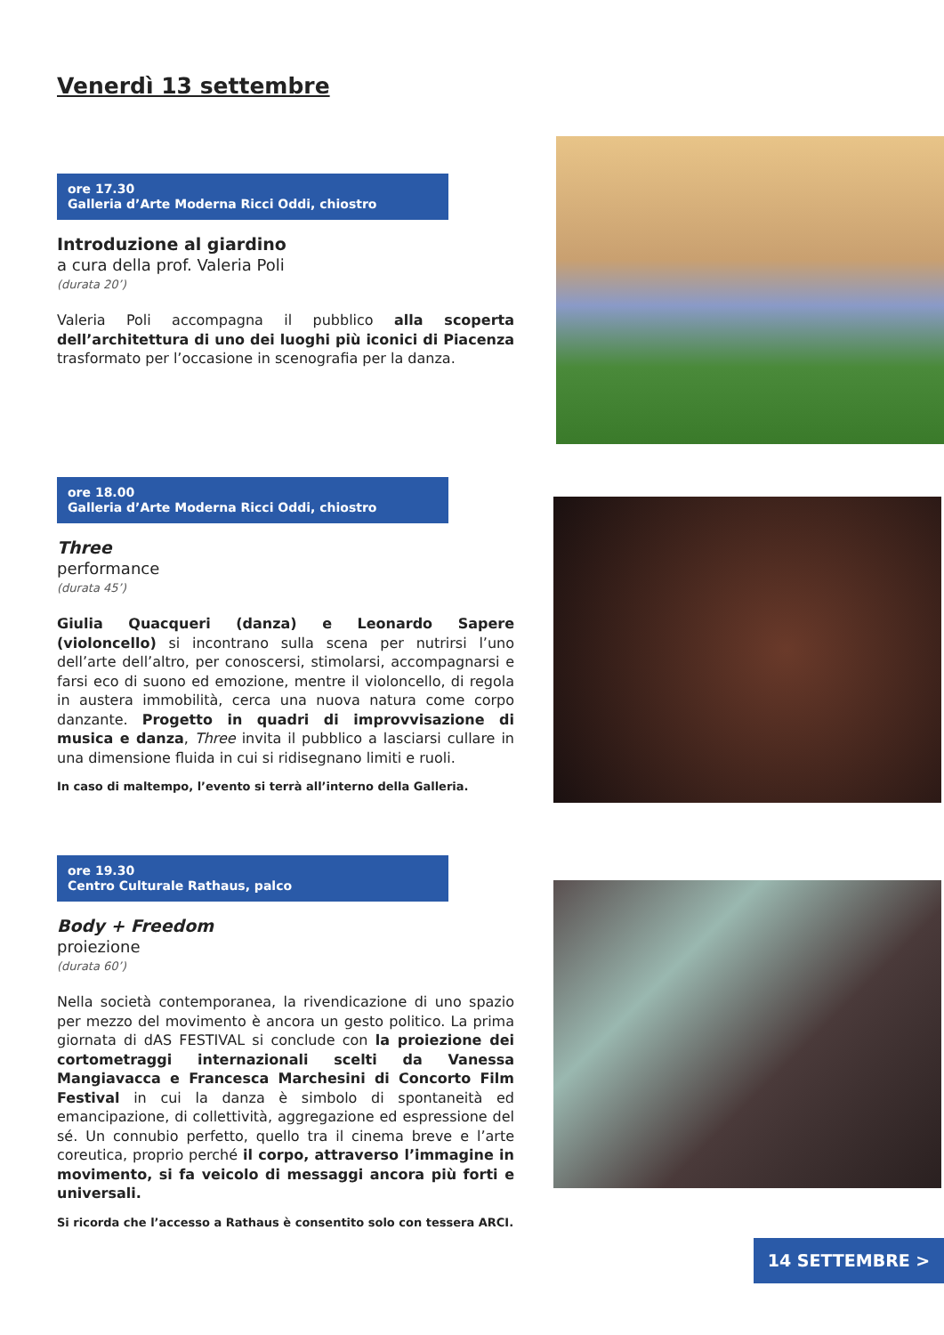Venerdì 13 settembre
ore 17.30
Galleria d’Arte Moderna Ricci Oddi, chiostro
Introduzione al giardino
a cura della prof. Valeria Poli
(durata 20’)
Valeria Poli accompagna il pubblico alla scoperta dell’architettura di uno dei luoghi più iconici di Piacenza trasformato per l’occasione in scenografia per la danza.
ore 18.00
Galleria d’Arte Moderna Ricci Oddi, chiostro
Three
performance
(durata 45’)
Giulia Quacqueri (danza) e Leonardo Sapere (violoncello) si incontrano sulla scena per nutrirsi l’uno dell’arte dell’altro, per conoscersi, stimolarsi, accompagnarsi e farsi eco di suono ed emozione, mentre il violoncello, di regola in austera immobilità, cerca una nuova natura come corpo danzante. Progetto in quadri di improvvisazione di musica e danza, Three invita il pubblico a lasciarsi cullare in una dimensione fluida in cui si ridisegnano limiti e ruoli.
In caso di maltempo, l’evento si terrà all’interno della Galleria.
ore 19.30
Centro Culturale Rathaus, palco
Body + Freedom
proiezione
(durata 60’)
Nella società contemporanea, la rivendicazione di uno spazio per mezzo del movimento è ancora un gesto politico. La prima giornata di dAS FESTIVAL si conclude con la proiezione dei cortometraggi internazionali scelti da Vanessa Mangiavacca e Francesca Marchesini di Concorto Film Festival in cui la danza è simbolo di spontaneità ed emancipazione, di collettività, aggregazione ed espressione del sé. Un connubio perfetto, quello tra il cinema breve e l’arte coreutica, proprio perché il corpo, attraverso l’immagine in movimento, si fa veicolo di messaggi ancora più forti e universali.
Si ricorda che l’accesso a Rathaus è consentito solo con tessera ARCI.
14 SETTEMBRE >